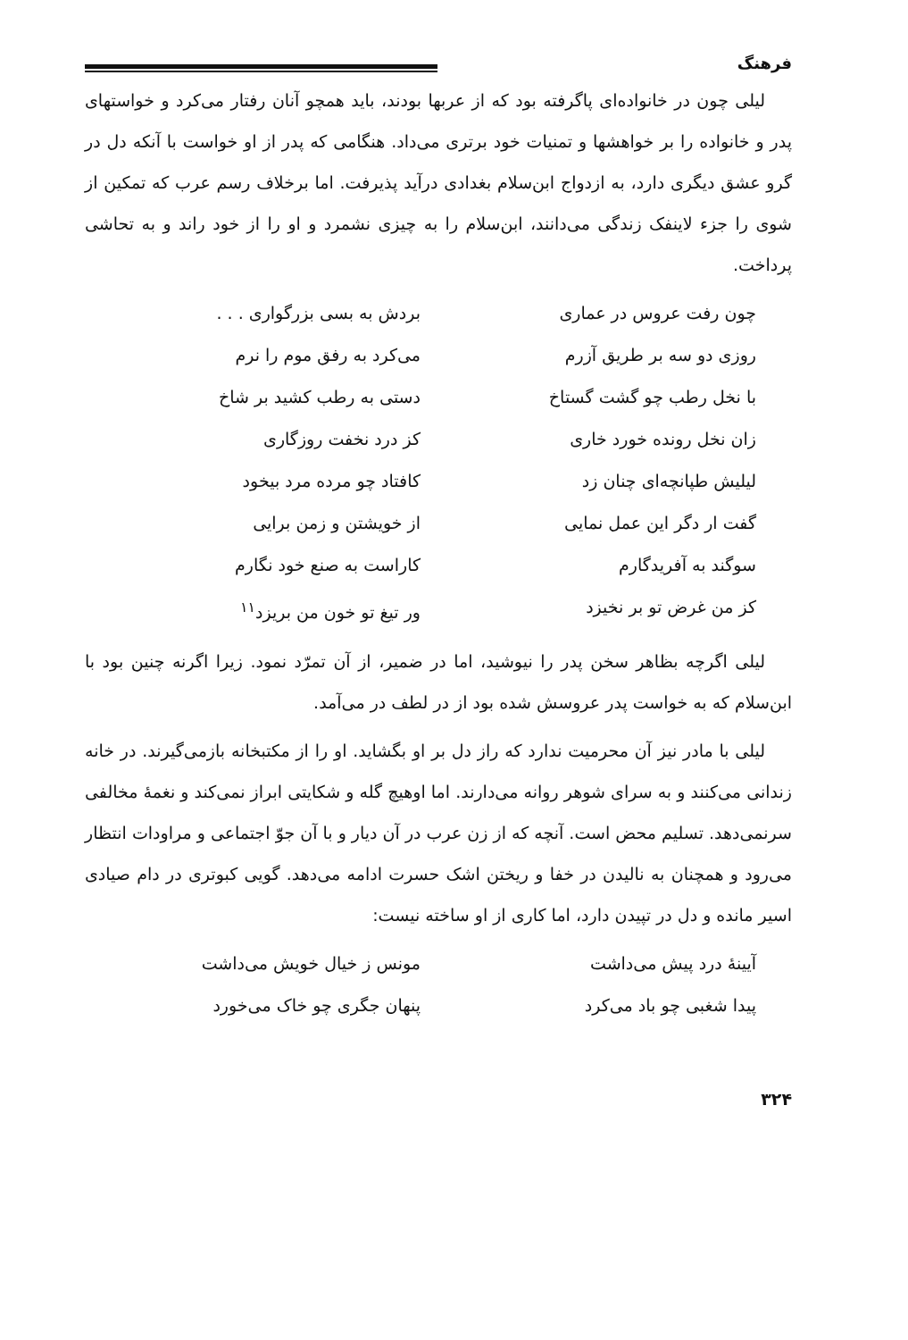فرهنگ
لیلی چون در خانواده‌ای پاگرفته بود که از عربها بودند، باید همچو آنان رفتار می‌کرد و خواستهای پدر و خانواده را بر خواهشها و تمنیات خود برتری می‌داد. هنگامی که پدر از او خواست با آنکه دل در گرو عشق دیگری دارد، به ازدواج ابن‌سلام بغدادی درآید پذیرفت. اما برخلاف رسم عرب که تمکین از شوی را جزء لاینفک زندگی می‌دانند، ابن‌سلام را به چیزی نشمرد و او را از خود راند و به تحاشی پرداخت.
چون رفت عروس در عماری
بردش به بسی بزرگواری . . .
روزی دو سه بر طریق آزرم
می‌کرد به رفق موم را نرم
با نخل رطب چو گشت گستاخ
دستی به رطب کشید بر شاخ
زان نخل رونده خورد خاری
کز درد نخفت روزگاری
لیلیش طپانچه‌ای چنان زد
کافتاد چو مرده مرد بیخود
گفت ار دگر این عمل نمایی
از خویشتن و زمن برایی
سوگند به آفریدگارم
کاراست به صنع خود نگارم
کز من غرض تو بر نخیزد
ور تیغ تو خون من بریزد<sup>۱۱</sup>
لیلی اگرچه بظاهر سخن پدر را نیوشید، اما در ضمیر، از آن تمرّد نمود. زیرا اگرنه چنین بود با ابن‌سلام که به خواست پدر عروسش شده بود از در لطف در می‌آمد.
لیلی با مادر نیز آن محرمیت ندارد که راز دل بر او بگشاید. او را از مکتبخانه بازمی‌گیرند. در خانه زندانی می‌کنند و به سرای شوهر روانه می‌دارند. اما اوهیچ گله و شکایتی ابراز نمی‌کند و نغمهٔ مخالفی سرنمی‌دهد. تسلیم محض است. آنچه که از زن عرب در آن دیار و با آن جوّ اجتماعی و مراودات انتظار می‌رود و همچنان به نالیدن در خفا و ریختن اشک حسرت ادامه می‌دهد. گویی کبوتری در دام صیادی اسیر مانده و دل در تپیدن دارد، اما کاری از او ساخته نیست:
آیینهٔ درد پیش می‌داشت
مونس ز خیال خویش می‌داشت
پیدا شغبی چو باد می‌کرد
پنهان جگری چو خاک می‌خورد
۳۲۴